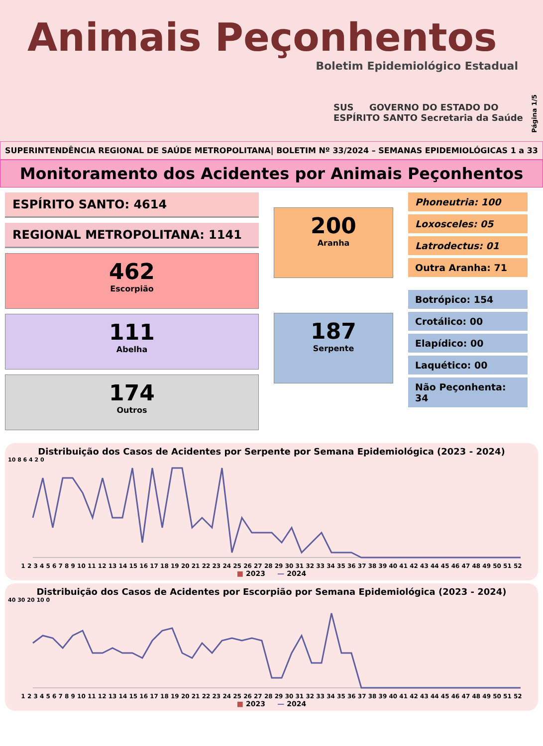Animais Peçonhentos
Boletim Epidemiológico Estadual
SUS GOVERNO DO ESTADO DO ESPÍRITO SANTO Secretaria da Saúde
Página 1/5
SUPERINTENDÊNCIA REGIONAL DE SAÚDE METROPOLITANA| BOLETIM Nº 33/2024 – SEMANAS EPIDEMIOLÓGICAS 1 a 33
Monitoramento dos Acidentes por Animais Peçonhentos
ESPÍRITO SANTO: 4614
REGIONAL METROPOLITANA: 1141
462
Escorpião
111
Abelha
174
Outros
200
Aranha
187
Serpente
Phoneutria: 100
Loxosceles: 05
Latrodectus: 01
Outra Aranha: 71
Botrópico: 154
Crotálico: 00
Elapídico: 00
Laquético: 00
Não Peçonhenta: 34
Distribuição dos Casos de Acidentes por Serpente por Semana Epidemiológica (2023 - 2024)
10 8 6 4 2 0
1 2 3 4 5 6 7 8 9 10 11 12 13 14 15 16 17 18 19 20 21 22 23 24 25 26 27 28 29 30 31 32 33 34 35 36 37 38 39 40 41 42 43 44 45 46 47 48 49 50 51 52
■ 2023 — 2024
Distribuição dos Casos de Acidentes por Escorpião por Semana Epidemiológica (2023 - 2024)
40 30 20 10 0
1 2 3 4 5 6 7 8 9 10 11 12 13 14 15 16 17 18 19 20 21 22 23 24 25 26 27 28 29 30 31 32 33 34 35 36 37 38 39 40 41 42 43 44 45 46 47 48 49 50 51 52
■ 2023 — 2024